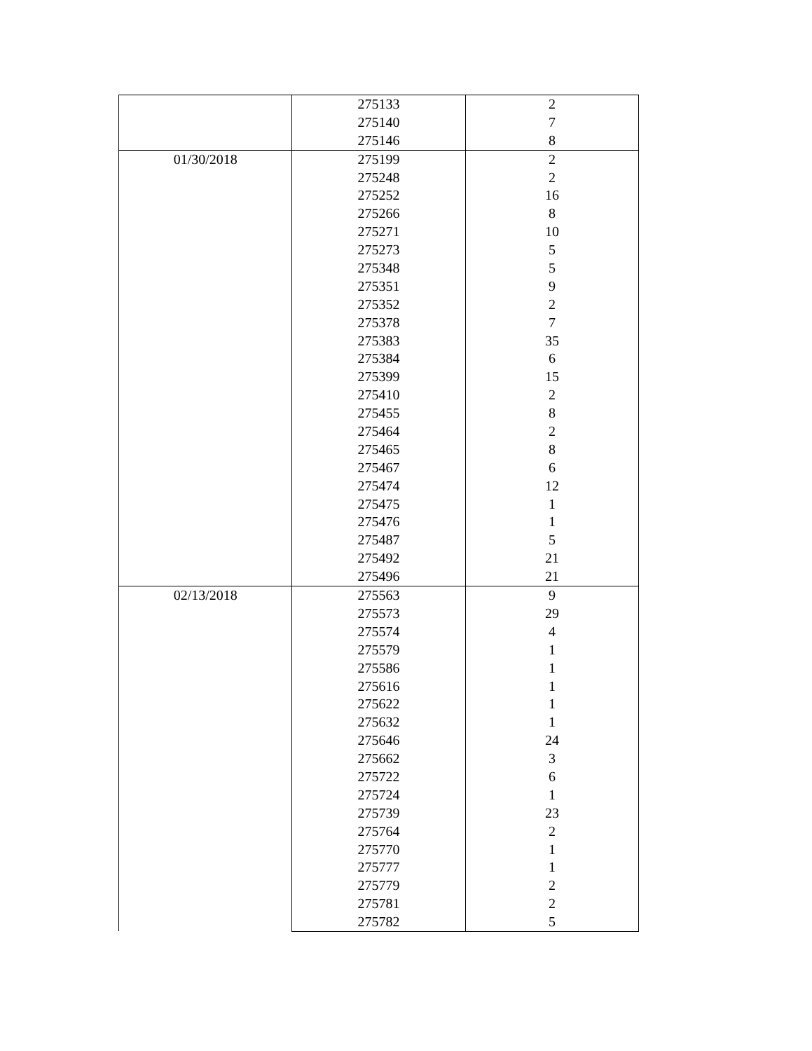| | 275133 | 2 |
| | 275140 | 7 |
| | 275146 | 8 |
| 01/30/2018 | 275199 | 2 |
| | 275248 | 2 |
| | 275252 | 16 |
| | 275266 | 8 |
| | 275271 | 10 |
| | 275273 | 5 |
| | 275348 | 5 |
| | 275351 | 9 |
| | 275352 | 2 |
| | 275378 | 7 |
| | 275383 | 35 |
| | 275384 | 6 |
| | 275399 | 15 |
| | 275410 | 2 |
| | 275455 | 8 |
| | 275464 | 2 |
| | 275465 | 8 |
| | 275467 | 6 |
| | 275474 | 12 |
| | 275475 | 1 |
| | 275476 | 1 |
| | 275487 | 5 |
| | 275492 | 21 |
| | 275496 | 21 |
| 02/13/2018 | 275563 | 9 |
| | 275573 | 29 |
| | 275574 | 4 |
| | 275579 | 1 |
| | 275586 | 1 |
| | 275616 | 1 |
| | 275622 | 1 |
| | 275632 | 1 |
| | 275646 | 24 |
| | 275662 | 3 |
| | 275722 | 6 |
| | 275724 | 1 |
| | 275739 | 23 |
| | 275764 | 2 |
| | 275770 | 1 |
| | 275777 | 1 |
| | 275779 | 2 |
| | 275781 | 2 |
| | 275782 | 5 |